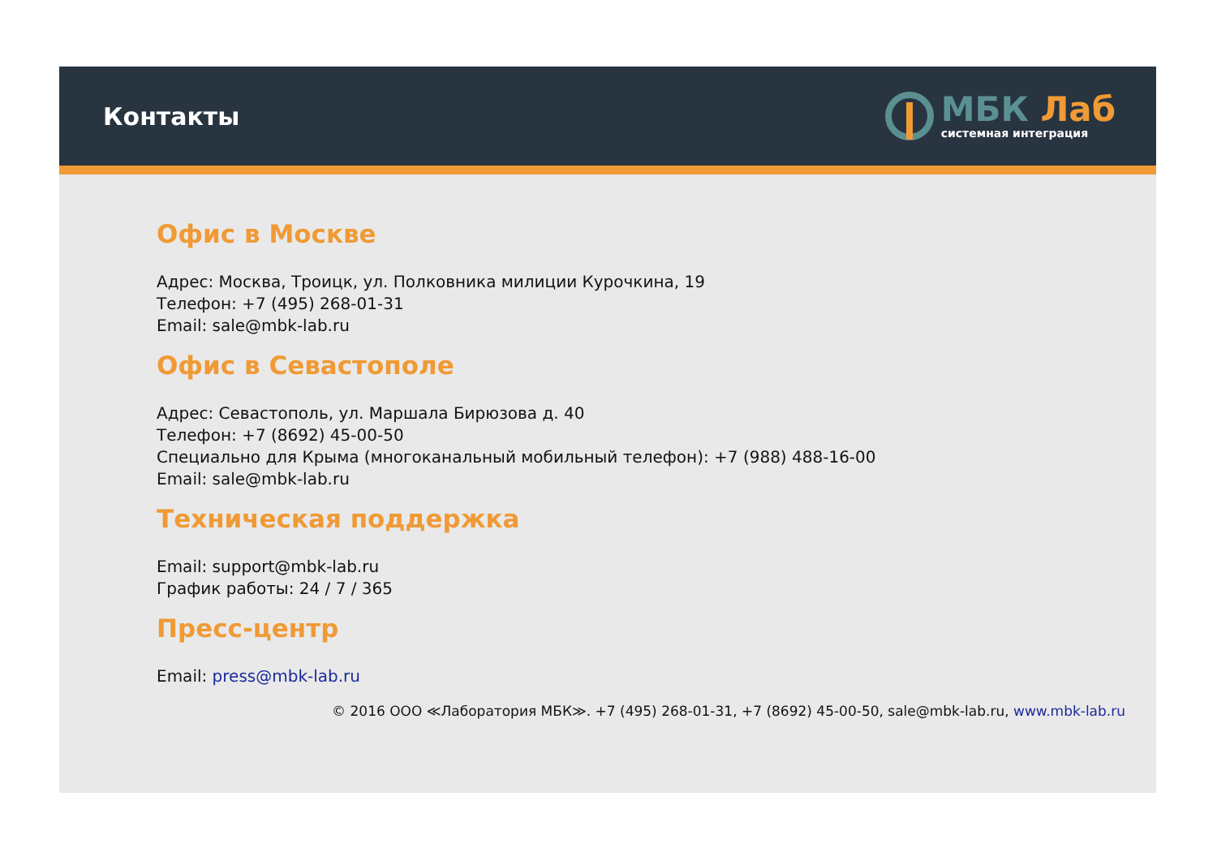Контакты
МБК Лаб
системная интеграция
Офис в Москве
Адрес: Москва, Троицк, ул. Полковника милиции Курочкина, 19
Телефон: +7 (495) 268-01-31
Email: sale@mbk-lab.ru
Офис в Севастополе
Адрес: Севастополь, ул. Маршала Бирюзова д. 40
Телефон: +7 (8692) 45-00-50
Специально для Крыма (многоканальный мобильный телефон): +7 (988) 488-16-00
Email: sale@mbk-lab.ru
Техническая поддержка
Email: support@mbk-lab.ru
График работы: 24 / 7 / 365
Пресс-центр
Email: press@mbk-lab.ru
© 2016 ООО ≪Лаборатория МБК≫. +7 (495) 268-01-31, +7 (8692) 45-00-50, sale@mbk-lab.ru, www.mbk-lab.ru